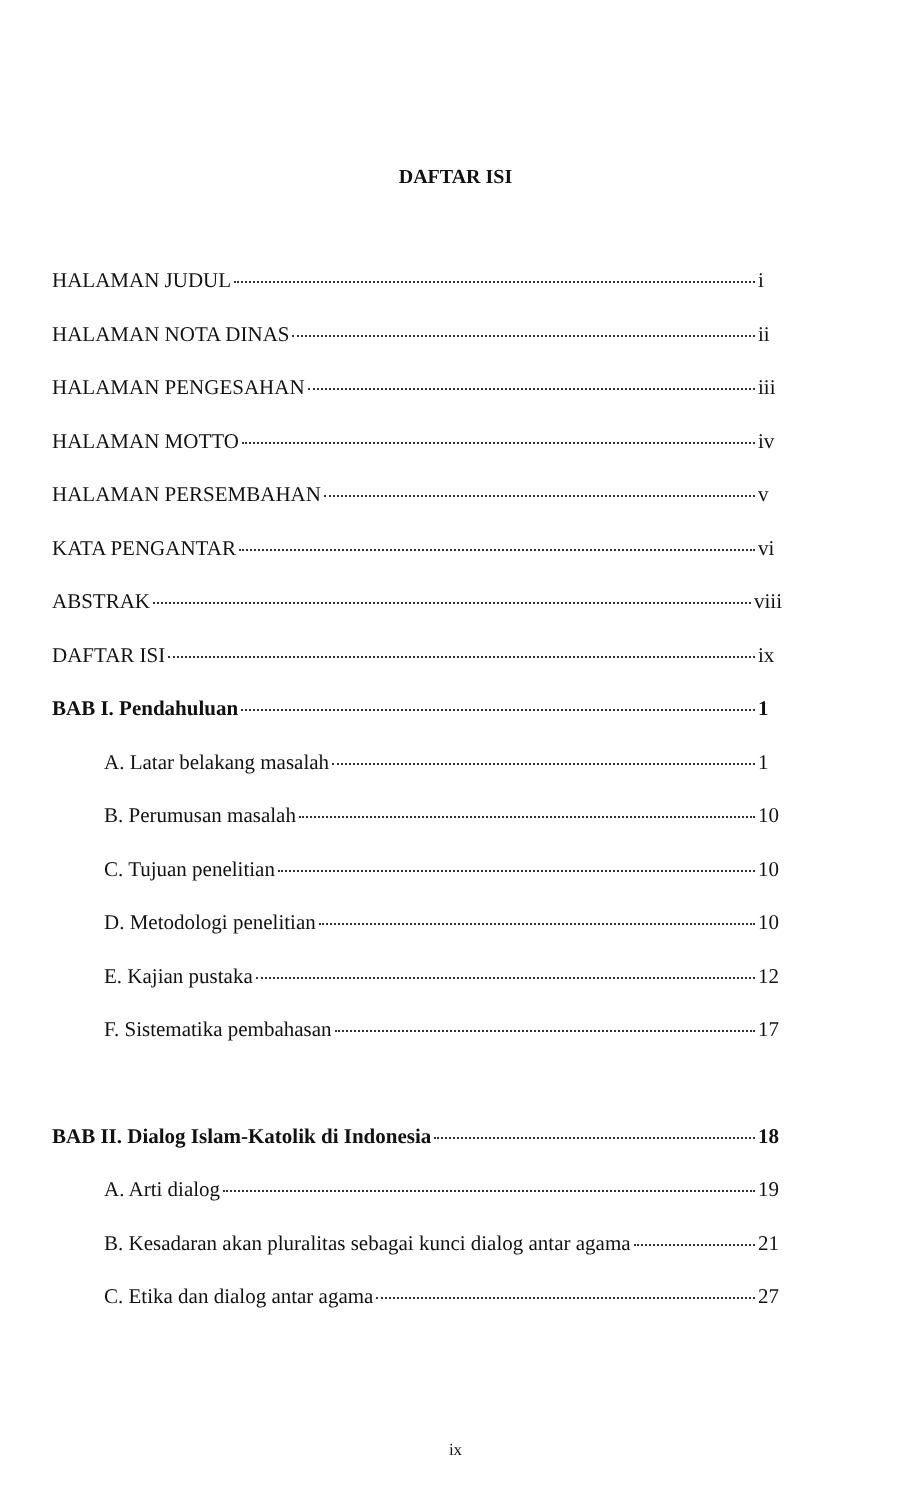DAFTAR ISI
HALAMAN JUDUL i
HALAMAN NOTA DINAS ii
HALAMAN PENGESAHAN iii
HALAMAN MOTTO iv
HALAMAN PERSEMBAHAN v
KATA PENGANTAR vi
ABSTRAK viii
DAFTAR ISI ix
BAB I. Pendahuluan 1
A. Latar belakang masalah 1
B. Perumusan masalah 10
C. Tujuan penelitian 10
D. Metodologi penelitian 10
E. Kajian pustaka 12
F. Sistematika pembahasan 17
BAB II. Dialog Islam-Katolik di Indonesia 18
A. Arti dialog 19
B. Kesadaran akan pluralitas sebagai kunci dialog antar agama 21
C. Etika dan dialog antar agama 27
ix